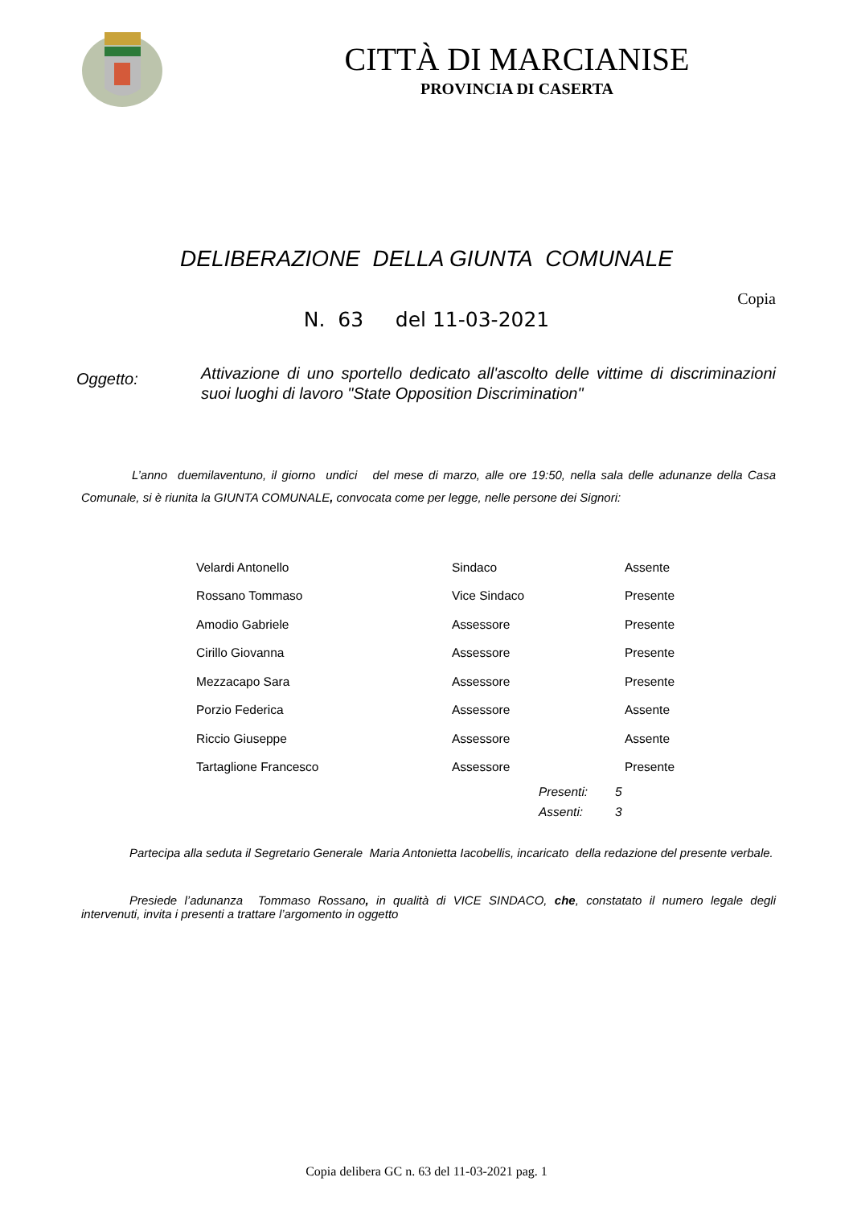CITTÀ DI MARCIANISE
PROVINCIA DI CASERTA
DELIBERAZIONE DELLA GIUNTA COMUNALE
Copia
N. 63 del 11-03-2021
Oggetto:
Attivazione di uno sportello dedicato all'ascolto delle vittime di discriminazioni suoi luoghi di lavoro "State Opposition Discrimination"
L’anno duemilaventuno, il giorno undici del mese di marzo, alle ore 19:50, nella sala delle adunanze della Casa Comunale, si è riunita la GIUNTA COMUNALE, convocata come per legge, nelle persone dei Signori:
| Velardi Antonello | Sindaco | Assente |
| Rossano Tommaso | Vice Sindaco | Presente |
| Amodio Gabriele | Assessore | Presente |
| Cirillo Giovanna | Assessore | Presente |
| Mezzacapo Sara | Assessore | Presente |
| Porzio Federica | Assessore | Assente |
| Riccio Giuseppe | Assessore | Assente |
| Tartaglione Francesco | Assessore | Presente |
| Presenti: | 5 |
| Assenti: | 3 |
Partecipa alla seduta il Segretario Generale Maria Antonietta Iacobellis, incaricato della redazione del presente verbale.
Presiede l’adunanza Tommaso Rossano, in qualità di VICE SINDACO, che, constatato il numero legale degli intervenuti, invita i presenti a trattare l’argomento in oggetto
Copia delibera GC n. 63 del 11-03-2021 pag. 1